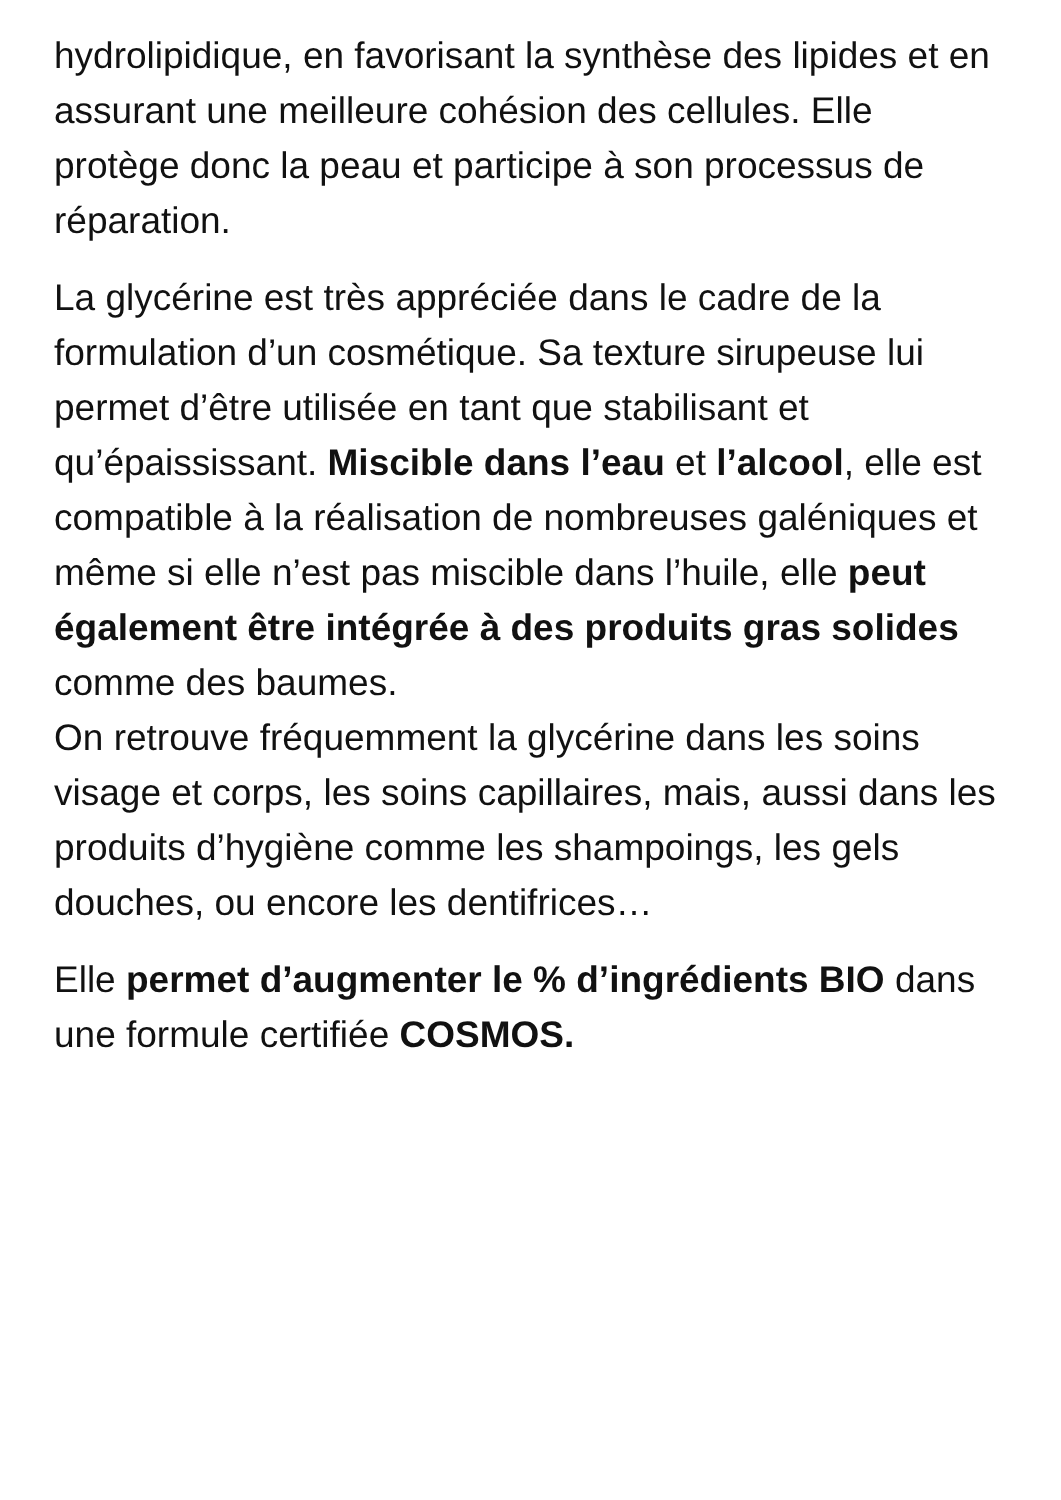hydrolipidique, en favorisant la synthèse des lipides et en assurant une meilleure cohésion des cellules. Elle protège donc la peau et participe à son processus de réparation.
La glycérine est très appréciée dans le cadre de la formulation d’un cosmétique. Sa texture sirupeuse lui permet d’être utilisée en tant que stabilisant et qu’épaississant. Miscible dans l’eau et l’alcool, elle est compatible à la réalisation de nombreuses galéniques et même si elle n’est pas miscible dans l’huile, elle peut également être intégrée à des produits gras solides comme des baumes.
On retrouve fréquemment la glycérine dans les soins visage et corps, les soins capillaires, mais, aussi dans les produits d’hygiène comme les shampoings, les gels douches, ou encore les dentifrices…
Elle permet d’augmenter le % d’ingrédients BIO dans une formule certifiée COSMOS.